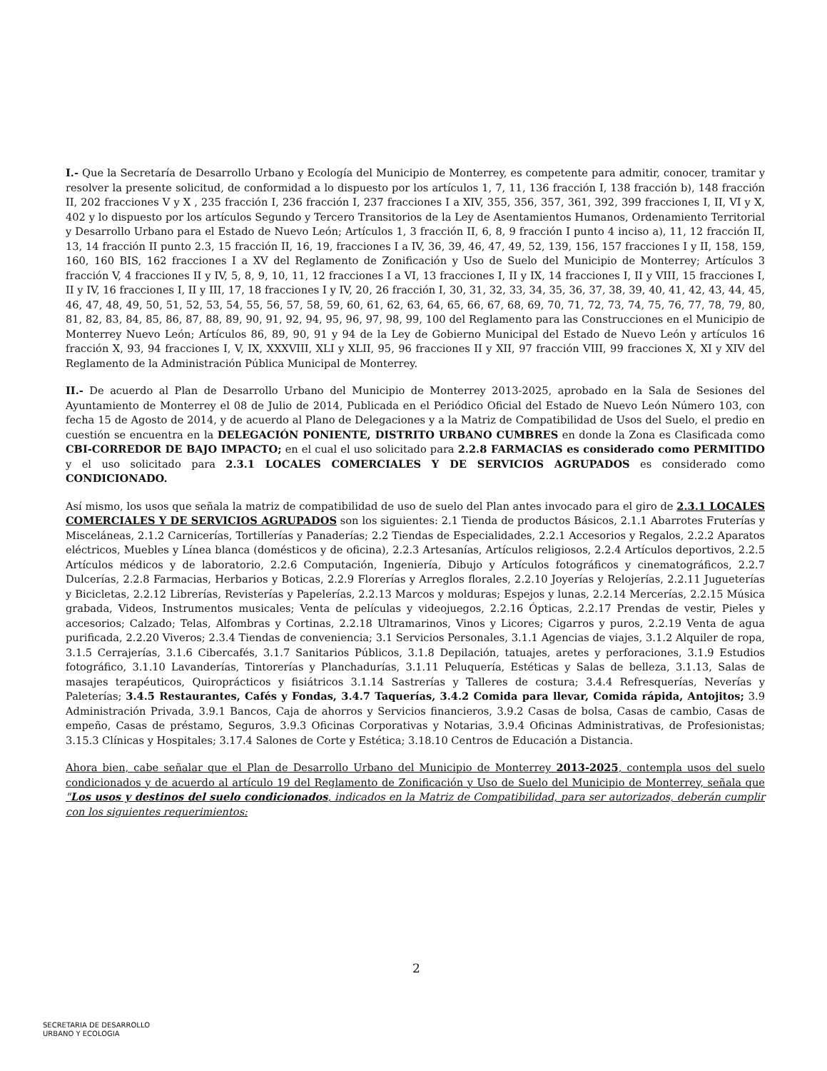I.- Que la Secretaría de Desarrollo Urbano y Ecología del Municipio de Monterrey, es competente para admitir, conocer, tramitar y resolver la presente solicitud, de conformidad a lo dispuesto por los artículos 1, 7, 11, 136 fracción I, 138 fracción b), 148 fracción II, 202 fracciones V y X , 235 fracción I, 236 fracción I, 237 fracciones I a XIV, 355, 356, 357, 361, 392, 399 fracciones I, II, VI y X, 402 y lo dispuesto por los artículos Segundo y Tercero Transitorios de la Ley de Asentamientos Humanos, Ordenamiento Territorial y Desarrollo Urbano para el Estado de Nuevo León; Artículos 1, 3 fracción II, 6, 8, 9 fracción I punto 4 inciso a), 11, 12 fracción II, 13, 14 fracción II punto 2.3, 15 fracción II, 16, 19, fracciones I a IV, 36, 39, 46, 47, 49, 52, 139, 156, 157 fracciones I y II, 158, 159, 160, 160 BIS, 162 fracciones I a XV del Reglamento de Zonificación y Uso de Suelo del Municipio de Monterrey; Artículos 3 fracción V, 4 fracciones II y IV, 5, 8, 9, 10, 11, 12 fracciones I a VI, 13 fracciones I, II y IX, 14 fracciones I, II y VIII, 15 fracciones I, II y IV, 16 fracciones I, II y III, 17, 18 fracciones I y IV, 20, 26 fracción I, 30, 31, 32, 33, 34, 35, 36, 37, 38, 39, 40, 41, 42, 43, 44, 45, 46, 47, 48, 49, 50, 51, 52, 53, 54, 55, 56, 57, 58, 59, 60, 61, 62, 63, 64, 65, 66, 67, 68, 69, 70, 71, 72, 73, 74, 75, 76, 77, 78, 79, 80, 81, 82, 83, 84, 85, 86, 87, 88, 89, 90, 91, 92, 94, 95, 96, 97, 98, 99, 100 del Reglamento para las Construcciones en el Municipio de Monterrey Nuevo León; Artículos 86, 89, 90, 91 y 94 de la Ley de Gobierno Municipal del Estado de Nuevo León y artículos 16 fracción X, 93, 94 fracciones I, V, IX, XXXVIII, XLI y XLII, 95, 96 fracciones II y XII, 97 fracción VIII, 99 fracciones X, XI y XIV del Reglamento de la Administración Pública Municipal de Monterrey.
II.- De acuerdo al Plan de Desarrollo Urbano del Municipio de Monterrey 2013-2025, aprobado en la Sala de Sesiones del Ayuntamiento de Monterrey el 08 de Julio de 2014, Publicada en el Periódico Oficial del Estado de Nuevo León Número 103, con fecha 15 de Agosto de 2014, y de acuerdo al Plano de Delegaciones y a la Matriz de Compatibilidad de Usos del Suelo, el predio en cuestión se encuentra en la DELEGACIÓN PONIENTE, DISTRITO URBANO CUMBRES en donde la Zona es Clasificada como CBI-CORREDOR DE BAJO IMPACTO; en el cual el uso solicitado para 2.2.8 FARMACIAS es considerado como PERMITIDO y el uso solicitado para 2.3.1 LOCALES COMERCIALES Y DE SERVICIOS AGRUPADOS es considerado como CONDICIONADO.
Así mismo, los usos que señala la matriz de compatibilidad de uso de suelo del Plan antes invocado para el giro de 2.3.1 LOCALES COMERCIALES Y DE SERVICIOS AGRUPADOS son los siguientes: 2.1 Tienda de productos Básicos, 2.1.1 Abarrotes Fruterías y Misceláneas, 2.1.2 Carnicerías, Tortillerías y Panaderías; 2.2 Tiendas de Especialidades, 2.2.1 Accesorios y Regalos, 2.2.2 Aparatos eléctricos, Muebles y Línea blanca (domésticos y de oficina), 2.2.3 Artesanías, Artículos religiosos, 2.2.4 Artículos deportivos, 2.2.5 Artículos médicos y de laboratorio, 2.2.6 Computación, Ingeniería, Dibujo y Artículos fotográficos y cinematográficos, 2.2.7 Dulcerías, 2.2.8 Farmacias, Herbarios y Boticas, 2.2.9 Florerías y Arreglos florales, 2.2.10 Joyerías y Relojerías, 2.2.11 Jugueterías y Bicicletas, 2.2.12 Librerías, Revisterías y Papelerías, 2.2.13 Marcos y molduras; Espejos y lunas, 2.2.14 Mercerías, 2.2.15 Música grabada, Videos, Instrumentos musicales; Venta de películas y videojuegos, 2.2.16 Ópticas, 2.2.17 Prendas de vestir, Pieles y accesorios; Calzado; Telas, Alfombras y Cortinas, 2.2.18 Ultramarinos, Vinos y Licores; Cigarros y puros, 2.2.19 Venta de agua purificada, 2.2.20 Viveros; 2.3.4 Tiendas de conveniencia; 3.1 Servicios Personales, 3.1.1 Agencias de viajes, 3.1.2 Alquiler de ropa, 3.1.5 Cerrajerías, 3.1.6 Cibercafés, 3.1.7 Sanitarios Públicos, 3.1.8 Depilación, tatuajes, aretes y perforaciones, 3.1.9 Estudios fotográfico, 3.1.10 Lavanderías, Tintorerías y Planchadurías, 3.1.11 Peluquería, Estéticas y Salas de belleza, 3.1.13, Salas de masajes terapéuticos, Quiroprácticos y fisiátricos 3.1.14 Sastrerías y Talleres de costura; 3.4.4 Refresquerías, Neverías y Paleterías; 3.4.5 Restaurantes, Cafés y Fondas, 3.4.7 Taquerías, 3.4.2 Comida para llevar, Comida rápida, Antojitos; 3.9 Administración Privada, 3.9.1 Bancos, Caja de ahorros y Servicios financieros, 3.9.2 Casas de bolsa, Casas de cambio, Casas de empeño, Casas de préstamo, Seguros, 3.9.3 Oficinas Corporativas y Notarias, 3.9.4 Oficinas Administrativas, de Profesionistas; 3.15.3 Clínicas y Hospitales; 3.17.4 Salones de Corte y Estética; 3.18.10 Centros de Educación a Distancia.
Ahora bien, cabe señalar que el Plan de Desarrollo Urbano del Municipio de Monterrey 2013-2025, contempla usos del suelo condicionados y de acuerdo al artículo 19 del Reglamento de Zonificación y Uso de Suelo del Municipio de Monterrey, señala que "Los usos y destinos del suelo condicionados, indicados en la Matriz de Compatibilidad, para ser autorizados, deberán cumplir con los siguientes requerimientos:
2
SECRETARIA DE DESARROLLO
URBANO Y ECOLOGIA